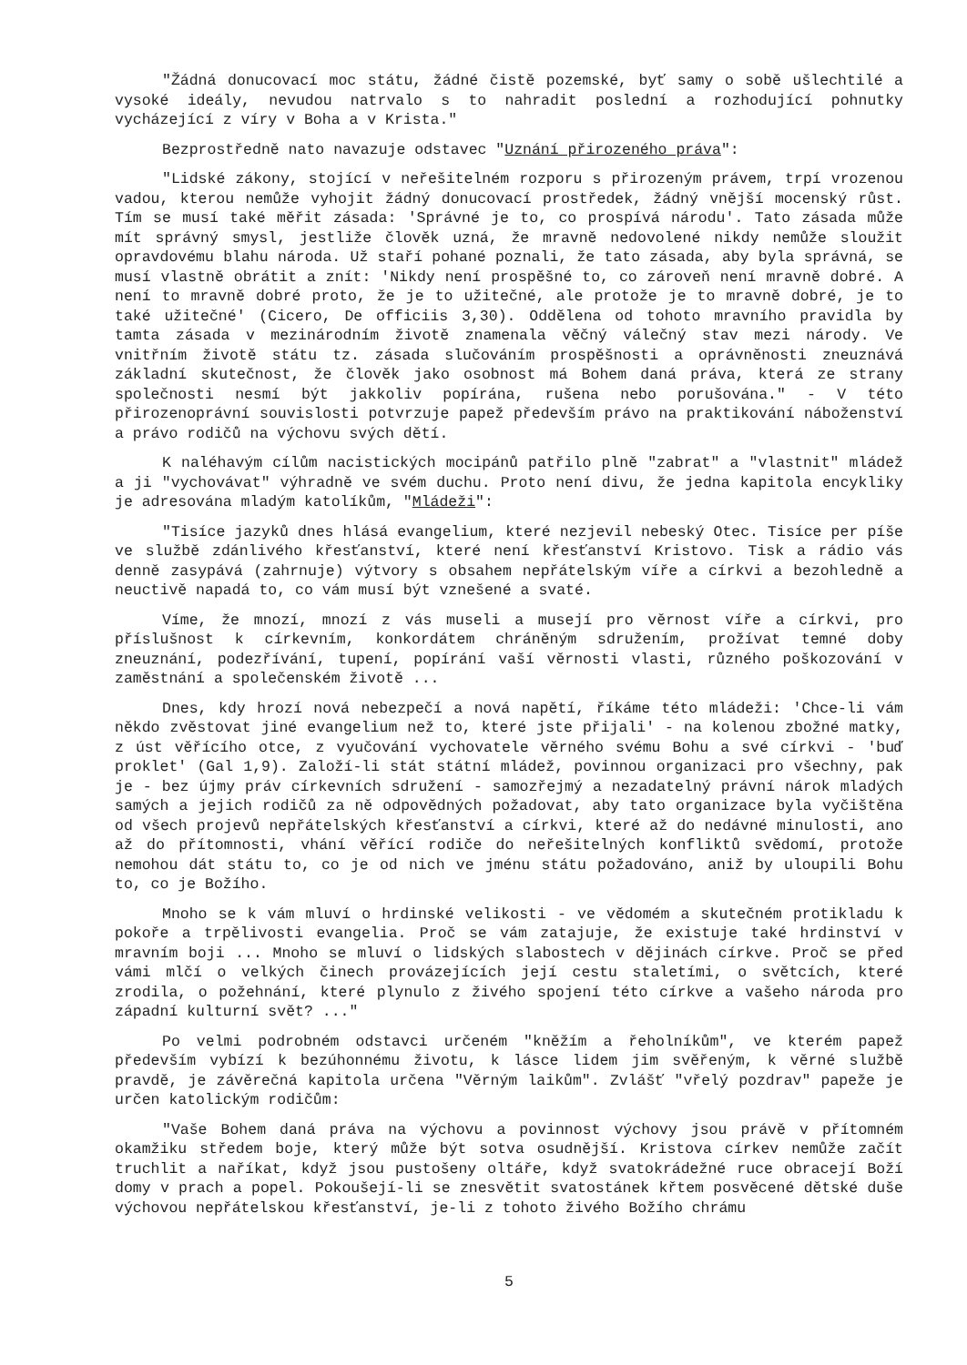"Žádná donucovací moc státu, žádné čistě pozemské, byť samy o sobě ušlechtilé a vysoké ideály, nevudou natrvalo s to nahradit poslední a rozhodující pohnutky vycházející z víry v Boha a v Krista."
Bezprostředně nato navazuje odstavec "Uznání přirozeného práva":
"Lidské zákony, stojící v neřešitelném rozporu s přirozeným právem, trpí vrozenou vadou, kterou nemůže vyhojit žádný donucovací prostředek, žádný vnější mocenský růst. Tím se musí také měřit zásada: 'Správné je to, co prospívá národu'. Tato zásada může mít správný smysl, jestliže člověk uzná, že mravně nedovolené nikdy nemůže sloužit opravdovému blahu národa. Už staří pohané poznali, že tato zásada, aby byla správná, se musí vlastně obrátit a znít: 'Nikdy není prospěšné to, co zároveň není mravně dobré. A není to mravně dobré proto, že je to užitečné, ale protože je to mravně dobré, je to také užitečné' (Cicero, De officiis 3,30). Oddělena od tohoto mravního pravidla by tamta zásada v mezinárodním životě znamenala věčný válečný stav mezi národy. Ve vnitřním životě státu tz. zásada slučováním prospěšnosti a oprávněnosti zneuznává základní skutečnost, že člověk jako osobnost má Bohem daná práva, která ze strany společnosti nesmí být jakkoliv popírána, rušena nebo porušována." - V této přirozenoprávní souvislosti potvrzuje papež především právo na praktikování náboženství a právo rodičů na výchovu svých dětí.
K naléhavým cílům nacistických mocipánů patřilo plně "zabrat" a "vlastnit" mládež a ji "vychovávat" výhradně ve svém duchu. Proto není divu, že jedna kapitola encykliky je adresována mladým katolíkům, "Mládeži":
"Tisíce jazyků dnes hlásá evangelium, které nezjevil nebeský Otec. Tisíce per píše ve službě zdánlivého křesťanství, které není křesťanství Kristovo. Tisk a rádio vás denně zasypává (zahrnuje) výtvory s obsahem nepřátelským víře a církvi a bezohledně a neuctivě napadá to, co vám musí být vznešené a svaté.
Víme, že mnozí, mnozí z vás museli a musejí pro věrnost víře a církvi, pro příslušnost k církevním, konkordátem chráněným sdružením, prožívat temné doby zneuznání, podezřívání, tupení, popírání vaší věrnosti vlasti, různého poškozování v zaměstnání a společenském životě ...
Dnes, kdy hrozí nová nebezpečí a nová napětí, říkáme této mládeži: 'Chce-li vám někdo zvěstovat jiné evangelium než to, které jste přijali' - na kolenou zbožné matky, z úst věřícího otce, z vyučování vychovatele věrného svému Bohu a své církvi - 'buď proklet' (Gal 1,9). Založí-li stát státní mládež, povinnou organizaci pro všechny, pak je - bez újmy práv církevních sdružení - samozřejmý a nezadatelný právní nárok mladých samých a jejich rodičů za ně odpovědných požadovat, aby tato organizace byla vyčištěna od všech projevů nepřátelských křesťanství a církvi, které až do nedávné minulosti, ano až do přítomnosti, vhání věřící rodiče do neřešitelných konfliktů svědomí, protože nemohou dát státu to, co je od nich ve jménu státu požadováno, aniž by uloupili Bohu to, co je Božího.
Mnoho se k vám mluví o hrdinské velikosti - ve vědomém a skutečném protikladu k pokoře a trpělivosti evangelia. Proč se vám zatajuje, že existuje také hrdinství v mravním boji ... Mnoho se mluví o lidských slabostech v dějinách církve. Proč se před vámi mlčí o velkých činech provázejících její cestu staletími, o světcích, které zrodila, o požehnání, které plynulo z živého spojení této církve a vašeho národa pro západní kulturní svět? ..."
Po velmi podrobném odstavci určeném "kněžím a řeholníkům", ve kterém papež především vybízí k bezúhonnému životu, k lásce lidem jim svěřeným, k věrné službě pravdě, je závěrečná kapitola určena "Věrným laikům". Zvlášť "vřelý pozdrav" papeže je určen katolickým rodičům:
"Vaše Bohem daná práva na výchovu a povinnost výchovy jsou právě v přítomném okamžiku středem boje, který může být sotva osudnější. Kristova církev nemůže začít truchlit a naříkat, když jsou pustošeny oltáře, když svatokrádežné ruce obracejí Boží domy v prach a popel. Pokoušejí-li se znesvětit svatostánek křtem posvěcené dětské duše výchovou nepřátelskou křesťanství, je-li z tohoto živého Božího chrámu
5